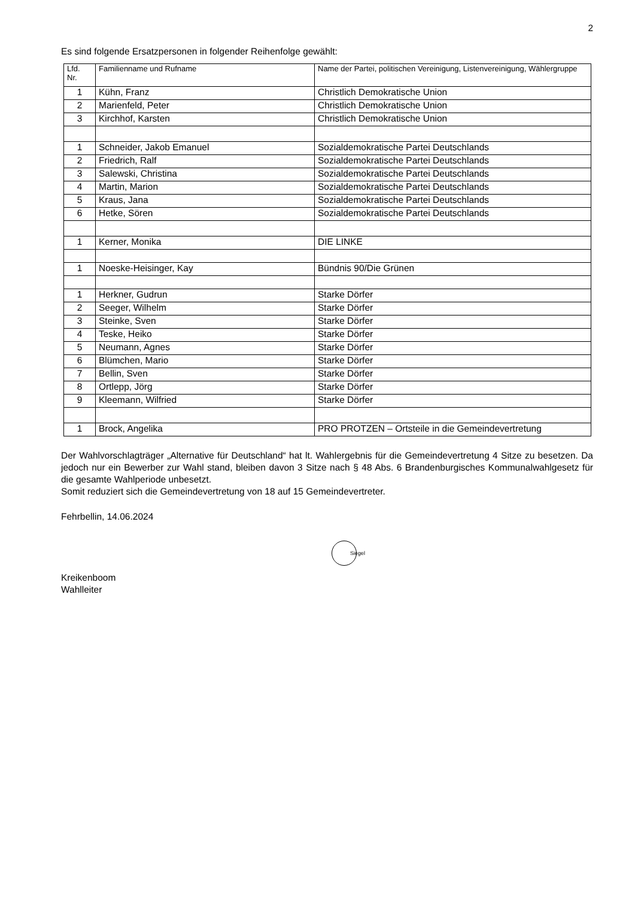2
Es sind folgende Ersatzpersonen in folgender Reihenfolge gewählt:
| Lfd. Nr. | Familienname und Rufname | Name der Partei, politischen Vereinigung, Listenvereinigung, Wählergruppe |
| --- | --- | --- |
| 1 | Kühn, Franz | Christlich Demokratische Union |
| 2 | Marienfeld, Peter | Christlich Demokratische Union |
| 3 | Kirchhof, Karsten | Christlich Demokratische Union |
| 1 | Schneider, Jakob Emanuel | Sozialdemokratische Partei Deutschlands |
| 2 | Friedrich, Ralf | Sozialdemokratische Partei Deutschlands |
| 3 | Salewski, Christina | Sozialdemokratische Partei Deutschlands |
| 4 | Martin, Marion | Sozialdemokratische Partei Deutschlands |
| 5 | Kraus, Jana | Sozialdemokratische Partei Deutschlands |
| 6 | Hetke, Sören | Sozialdemokratische Partei Deutschlands |
| 1 | Kerner, Monika | DIE LINKE |
| 1 | Noeske-Heisinger, Kay | Bündnis 90/Die Grünen |
| 1 | Herkner, Gudrun | Starke Dörfer |
| 2 | Seeger, Wilhelm | Starke Dörfer |
| 3 | Steinke, Sven | Starke Dörfer |
| 4 | Teske, Heiko | Starke Dörfer |
| 5 | Neumann, Agnes | Starke Dörfer |
| 6 | Blümchen, Mario | Starke Dörfer |
| 7 | Bellin, Sven | Starke Dörfer |
| 8 | Ortlepp, Jörg | Starke Dörfer |
| 9 | Kleemann, Wilfried | Starke Dörfer |
| 1 | Brock, Angelika | PRO PROTZEN – Ortsteile in die Gemeindevertretung |
Der Wahlvorschlagträger „Alternative für Deutschland“ hat lt. Wahlergebnis für die Gemeindevertretung 4 Sitze zu besetzen. Da jedoch nur ein Bewerber zur Wahl stand, bleiben davon 3 Sitze nach § 48 Abs. 6 Brandenburgisches Kommunalwahlgesetz für die gesamte Wahlperiode unbesetzt.
Somit reduziert sich die Gemeindevertretung von 18 auf 15 Gemeindevertreter.
Fehrbellin, 14.06.2024
Siegel
Kreikenboom
Wahlleiter